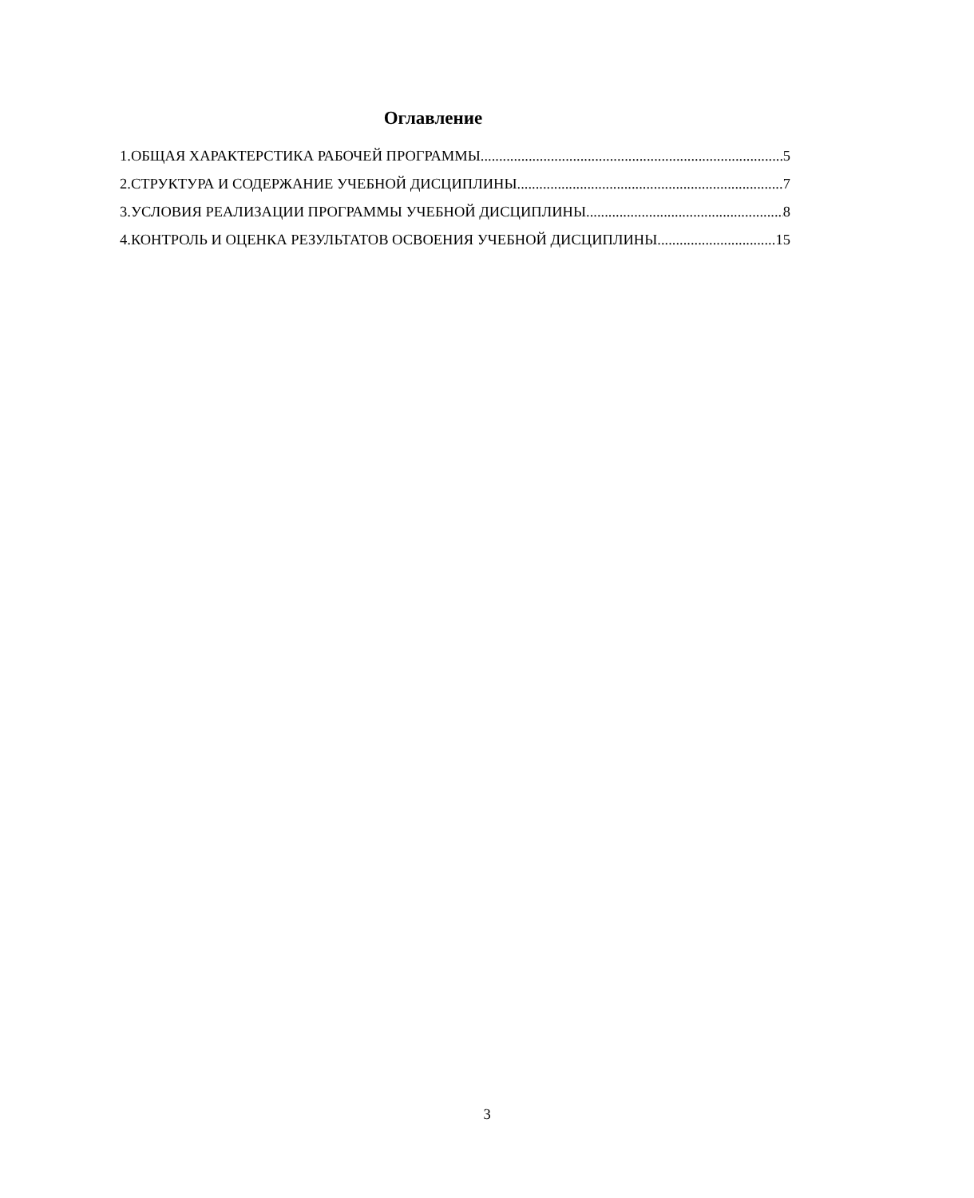Оглавление
1.ОБЩАЯ ХАРАКТЕРСТИКА РАБОЧЕЙ ПРОГРАММЫ 5
2.СТРУКТУРА И СОДЕРЖАНИЕ УЧЕБНОЙ ДИСЦИПЛИНЫ 7
3.УСЛОВИЯ РЕАЛИЗАЦИИ ПРОГРАММЫ УЧЕБНОЙ ДИСЦИПЛИНЫ 8
4.КОНТРОЛЬ И ОЦЕНКА РЕЗУЛЬТАТОВ ОСВОЕНИЯ УЧЕБНОЙ ДИСЦИПЛИНЫ 15
3